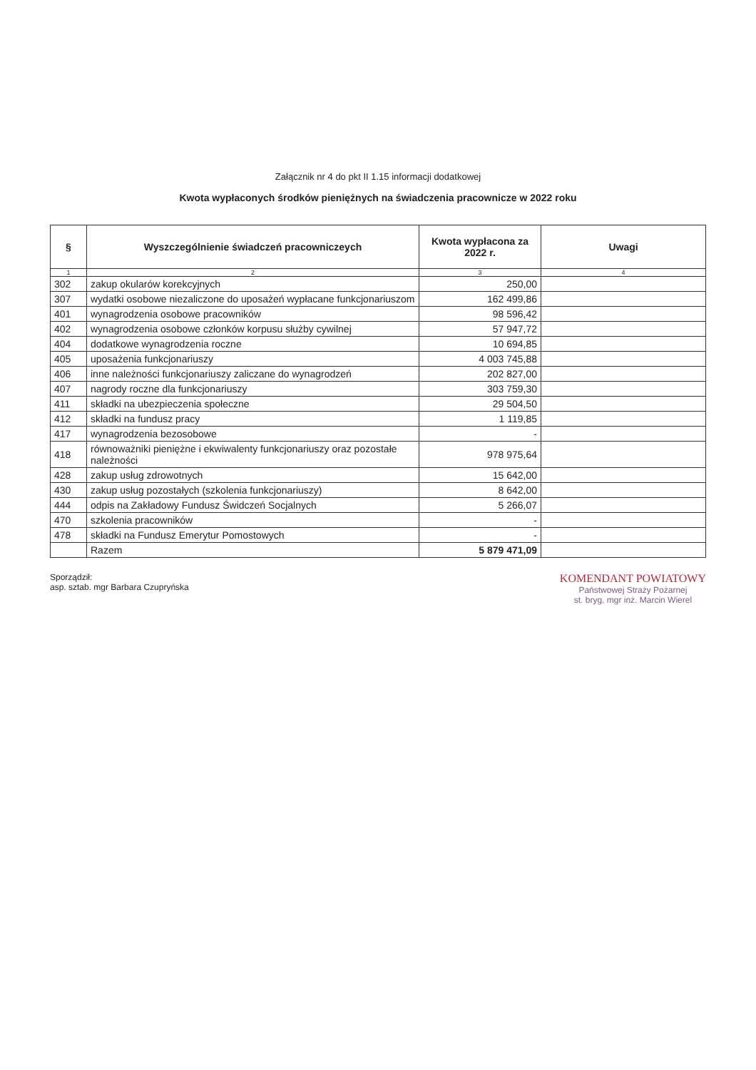Załącznik nr 4 do pkt II 1.15 informacji dodatkowej
Kwota wypłaconych środków pieniężnych na świadczenia pracownicze w 2022 roku
| § | Wyszczególnienie świadczeń pracowniczeych | Kwota wypłacona za 2022 r. | Uwagi |
| --- | --- | --- | --- |
| 1 | 2 | 3 | 4 |
| 302 | zakup okularów korekcyjnych | 250,00 | |
| 307 | wydatki osobowe niezaliczone do uposażeń wypłacane funkcjonariuszom | 162 499,86 | |
| 401 | wynagrodzenia osobowe pracowników | 98 596,42 | |
| 402 | wynagrodzenia osobowe członków korpusu służby cywilnej | 57 947,72 | |
| 404 | dodatkowe wynagrodzenia roczne | 10 694,85 | |
| 405 | uposażenia funkcjonariuszy | 4 003 745,88 | |
| 406 | inne należności funkcjonariuszy zaliczane do wynagrodzeń | 202 827,00 | |
| 407 | nagrody roczne dla funkcjonariuszy | 303 759,30 | |
| 411 | składki na ubezpieczenia społeczne | 29 504,50 | |
| 412 | składki na fundusz pracy | 1 119,85 | |
| 417 | wynagrodzenia bezosobowe | - | |
| 418 | równoważniki pieniężne i ekwiwalenty funkcjonariuszy oraz pozostałe należności | 978 975,64 | |
| 428 | zakup usług zdrowotnych | 15 642,00 | |
| 430 | zakup usług pozostałych (szkolenia funkcjonariuszy) | 8 642,00 | |
| 444 | odpis na Zakładowy Fundusz Świdczeń Socjalnych | 5 266,07 | |
| 470 | szkolenia pracowników | - | |
| 478 | składki na Fundusz Emerytur Pomostowych | - | |
| | Razem | 5 879 471,09 | |
Sporządził:
asp. sztab. mgr Barbara Czupryńska
KOMENDANT POWIATOWY
Państwowej Straży Pożarnej
st. bryg. mgr inż. Marcin Wierel